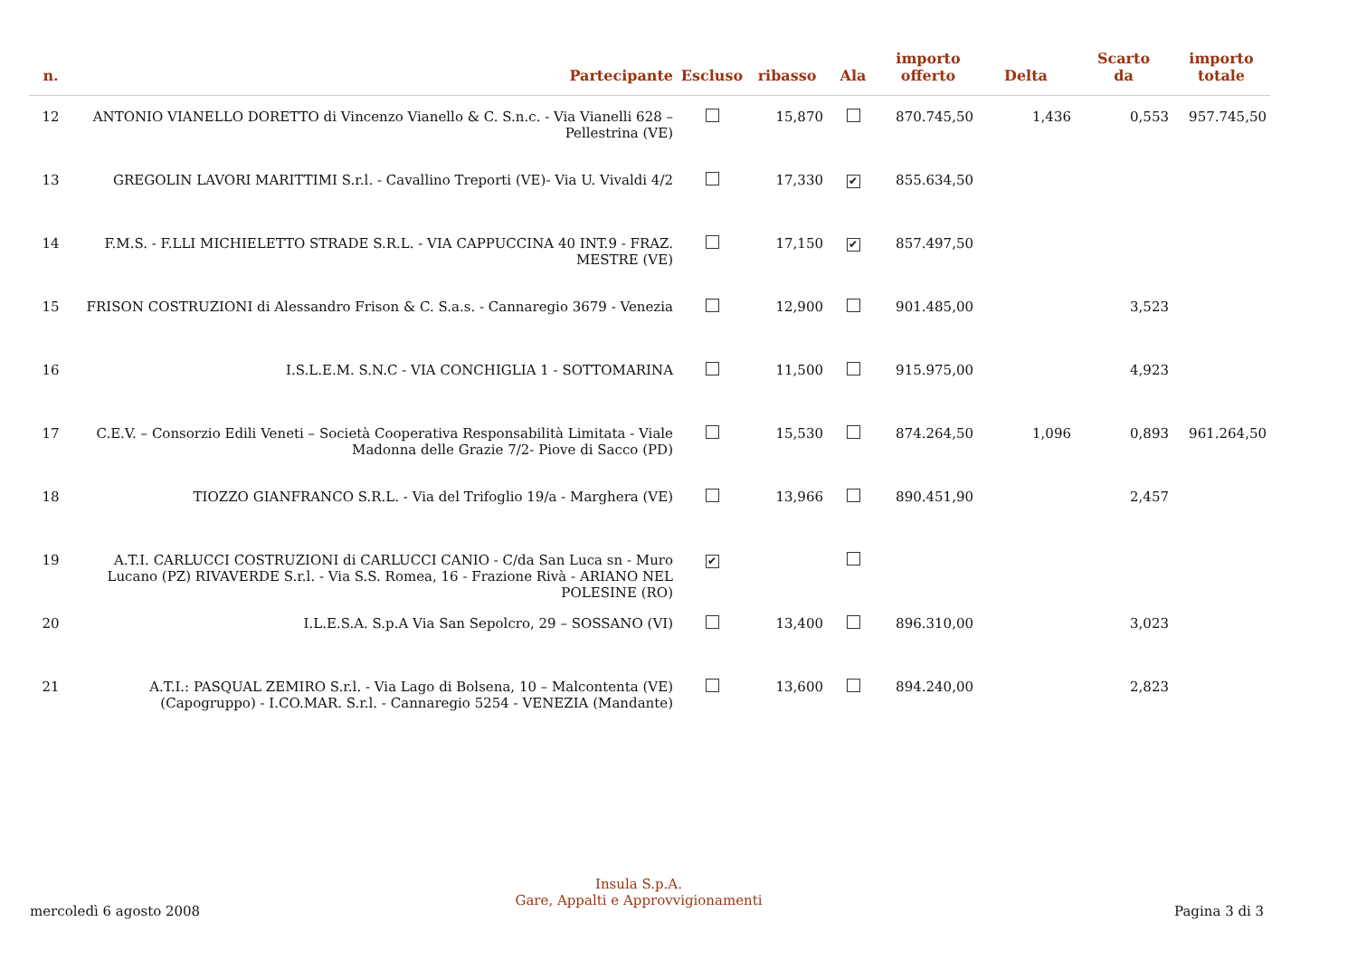| n. | Partecipante | Escluso | ribasso | Ala | importo offerto | Delta | Scarto da | importo totale |
| --- | --- | --- | --- | --- | --- | --- | --- | --- |
| 12 | ANTONIO VIANELLO DORETTO di Vincenzo Vianello & C. S.n.c. - Via Vianelli 628 –Pellestrina (VE) | | 15,870 | | 870.745,50 | 1,436 | 0,553 | 957.745,50 |
| 13 | GREGOLIN LAVORI MARITTIMI S.r.l. - Cavallino Treporti (VE)- Via U. Vivaldi 4/2 | | 17,330 | ✔ | 855.634,50 | | | |
| 14 | F.M.S. - F.LLI MICHIELETTO STRADE S.R.L. - VIA CAPPUCCINA 40 INT.9 - FRAZ. MESTRE (VE) | | 17,150 | ✔ | 857.497,50 | | | |
| 15 | FRISON COSTRUZIONI di Alessandro Frison & C. S.a.s. - Cannaregio 3679 - Venezia | | 12,900 | | 901.485,00 | | 3,523 | |
| 16 | I.S.L.E.M. S.N.C - VIA CONCHIGLIA 1 - SOTTOMARINA | | 11,500 | | 915.975,00 | | 4,923 | |
| 17 | C.E.V. – Consorzio Edili Veneti – Società Cooperativa Responsabilità Limitata - Viale Madonna delle Grazie 7/2- Piove di Sacco (PD) | | 15,530 | | 874.264,50 | 1,096 | 0,893 | 961.264,50 |
| 18 | TIOZZO GIANFRANCO S.R.L. - Via del Trifoglio 19/a - Marghera (VE) | | 13,966 | | 890.451,90 | | 2,457 | |
| 19 | A.T.I. CARLUCCI COSTRUZIONI di CARLUCCI CANIO - C/da San Luca sn - Muro Lucano (PZ) RIVAVERDE S.r.l. - Via S.S. Romea, 16 - Frazione Rivà - ARIANO NEL POLESINE (RO) | ✔ | | | | | | |
| 20 | I.L.E.S.A. S.p.A Via San Sepolcro, 29 – SOSSANO (VI) | | 13,400 | | 896.310,00 | | 3,023 | |
| 21 | A.T.I.: PASQUAL ZEMIRO S.r.l. - Via Lago di Bolsena, 10 – Malcontenta (VE) (Capogruppo) - I.CO.MAR. S.r.l. - Cannaregio 5254 - VENEZIA (Mandante) | | 13,600 | | 894.240,00 | | 2,823 | |
Insula S.p.A.
Gare, Appalti e Approvvigionamenti
mercoledì 6 agosto 2008 Pagina 3 di 3